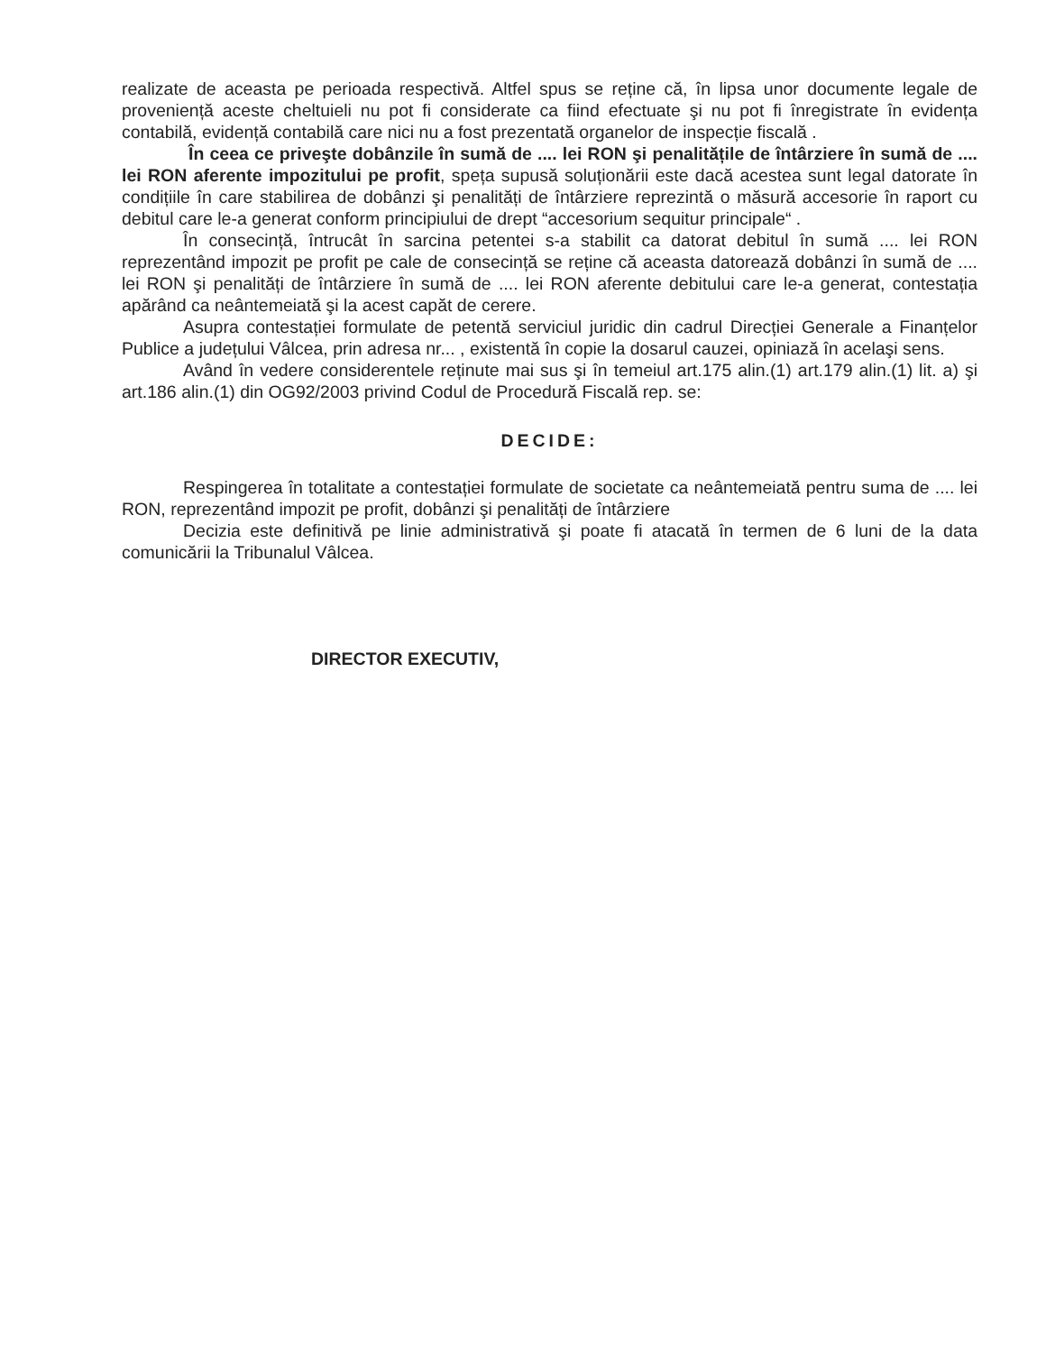realizate de aceasta pe perioada respectivă. Altfel spus se reține că, în lipsa unor documente legale de proveniență aceste cheltuieli nu pot fi considerate ca fiind efectuate şi nu pot fi înregistrate în evidența contabilă, evidență contabilă care nici nu a fost prezentată organelor de inspecție fiscală .
În ceea ce priveşte dobânzile în sumă de .... lei RON şi penalitățile de întârziere în sumă de .... lei RON aferente impozitului pe profit, speța supusă soluționării este dacă acestea sunt legal datorate în condițiile în care stabilirea de dobânzi şi penalități de întârziere reprezintă o măsură accesorie în raport cu debitul care le-a generat conform principiului de drept “accesorium sequitur principale“ .
În consecință, întrucât în sarcina petentei s-a stabilit ca datorat debitul în sumă .... lei RON reprezentând impozit pe profit pe cale de consecință se reține că aceasta datorează dobânzi în sumă de .... lei RON şi penalități de întârziere în sumă de .... lei RON aferente debitului care le-a generat, contestația apărând ca neântemeiată şi la acest capăt de cerere.
Asupra contestației formulate de petentă serviciul juridic din cadrul Direcției Generale a Finanțelor Publice a județului Vâlcea, prin adresa nr... , existentă în copie la dosarul cauzei, opiniază în acelaşi sens.
Având în vedere considerentele reținute mai sus şi în temeiul art.175 alin.(1) art.179 alin.(1) lit. a) şi art.186 alin.(1) din OG92/2003 privind Codul de Procedură Fiscală rep. se:
DECIDE:
Respingerea în totalitate a contestației formulate de societate ca neântemeiată pentru suma de .... lei RON, reprezentând impozit pe profit, dobânzi şi penalități de întârziere
Decizia este definitivă pe linie administrativă şi poate fi atacată în termen de 6 luni de la data comunicării la Tribunalul Vâlcea.
DIRECTOR EXECUTIV,